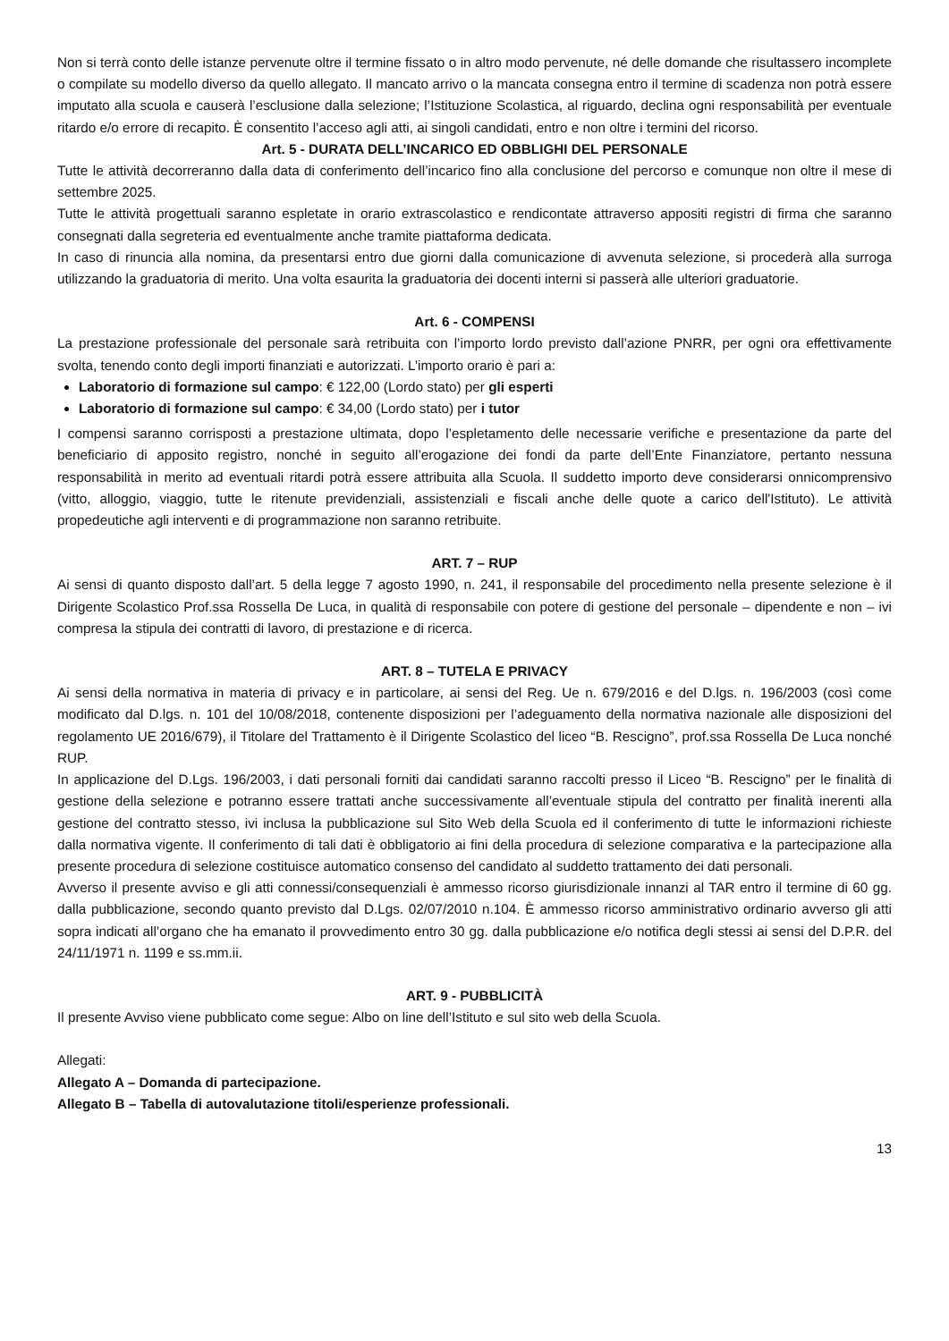Non si terrà conto delle istanze pervenute oltre il termine fissato o in altro modo pervenute, né delle domande che risultassero incomplete o compilate su modello diverso da quello allegato. Il mancato arrivo o la mancata consegna entro il termine di scadenza non potrà essere imputato alla scuola e causerà l’esclusione dalla selezione; l’Istituzione Scolastica, al riguardo, declina ogni responsabilità per eventuale ritardo e/o errore di recapito. È consentito l’acceso agli atti, ai singoli candidati, entro e non oltre i termini del ricorso.
Art. 5 - DURATA DELL’INCARICO ED OBBLIGHI DEL PERSONALE
Tutte le attività decorreranno dalla data di conferimento dell’incarico fino alla conclusione del percorso e comunque non oltre il mese di settembre 2025.
Tutte le attività progettuali saranno espletate in orario extrascolastico e rendicontate attraverso appositi registri di firma che saranno consegnati dalla segreteria ed eventualmente anche tramite piattaforma dedicata.
In caso di rinuncia alla nomina, da presentarsi entro due giorni dalla comunicazione di avvenuta selezione, si procederà alla surroga utilizzando la graduatoria di merito. Una volta esaurita la graduatoria dei docenti interni si passerà alle ulteriori graduatorie.
Art. 6 - COMPENSI
La prestazione professionale del personale sarà retribuita con l’importo lordo previsto dall’azione PNRR, per ogni ora effettivamente svolta, tenendo conto degli importi finanziati e autorizzati. L’importo orario è pari a:
Laboratorio di formazione sul campo: € 122,00 (Lordo stato) per gli esperti
Laboratorio di formazione sul campo: € 34,00 (Lordo stato) per i tutor
I compensi saranno corrisposti a prestazione ultimata, dopo l’espletamento delle necessarie verifiche e presentazione da parte del beneficiario di apposito registro, nonché in seguito all’erogazione dei fondi da parte dell’Ente Finanziatore, pertanto nessuna responsabilità in merito ad eventuali ritardi potrà essere attribuita alla Scuola. Il suddetto importo deve considerarsi onnicomprensivo (vitto, alloggio, viaggio, tutte le ritenute previdenziali, assistenziali e fiscali anche delle quote a carico dell'Istituto). Le attività propedeutiche agli interventi e di programmazione non saranno retribuite.
ART. 7 – RUP
Ai sensi di quanto disposto dall’art. 5 della legge 7 agosto 1990, n. 241, il responsabile del procedimento nella presente selezione è il Dirigente Scolastico Prof.ssa Rossella De Luca, in qualità di responsabile con potere di gestione del personale – dipendente e non – ivi compresa la stipula dei contratti di lavoro, di prestazione e di ricerca.
ART. 8 – TUTELA E PRIVACY
Ai sensi della normativa in materia di privacy e in particolare, ai sensi del Reg. Ue n. 679/2016 e del D.lgs. n. 196/2003 (così come modificato dal D.lgs. n. 101 del 10/08/2018, contenente disposizioni per l’adeguamento della normativa nazionale alle disposizioni del regolamento UE 2016/679), il Titolare del Trattamento è il Dirigente Scolastico del liceo “B. Rescigno”, prof.ssa Rossella De Luca nonché RUP.
In applicazione del D.Lgs. 196/2003, i dati personali forniti dai candidati saranno raccolti presso il Liceo “B. Rescigno” per le finalità di gestione della selezione e potranno essere trattati anche successivamente all’eventuale stipula del contratto per finalità inerenti alla gestione del contratto stesso, ivi inclusa la pubblicazione sul Sito Web della Scuola ed il conferimento di tutte le informazioni richieste dalla normativa vigente. Il conferimento di tali dati è obbligatorio ai fini della procedura di selezione comparativa e la partecipazione alla presente procedura di selezione costituisce automatico consenso del candidato al suddetto trattamento dei dati personali.
Avverso il presente avviso e gli atti connessi/consequenziali è ammesso ricorso giurisdizionale innanzi al TAR entro il termine di 60 gg. dalla pubblicazione, secondo quanto previsto dal D.Lgs. 02/07/2010 n.104. È ammesso ricorso amministrativo ordinario avverso gli atti sopra indicati all’organo che ha emanato il provvedimento entro 30 gg. dalla pubblicazione e/o notifica degli stessi ai sensi del D.P.R. del 24/11/1971 n. 1199 e ss.mm.ii.
ART. 9 - PUBBLICITÀ
Il presente Avviso viene pubblicato come segue: Albo on line dell’Istituto e sul sito web della Scuola.
Allegati:
Allegato A – Domanda di partecipazione.
Allegato B – Tabella di autovalutazione titoli/esperienze professionali.
13